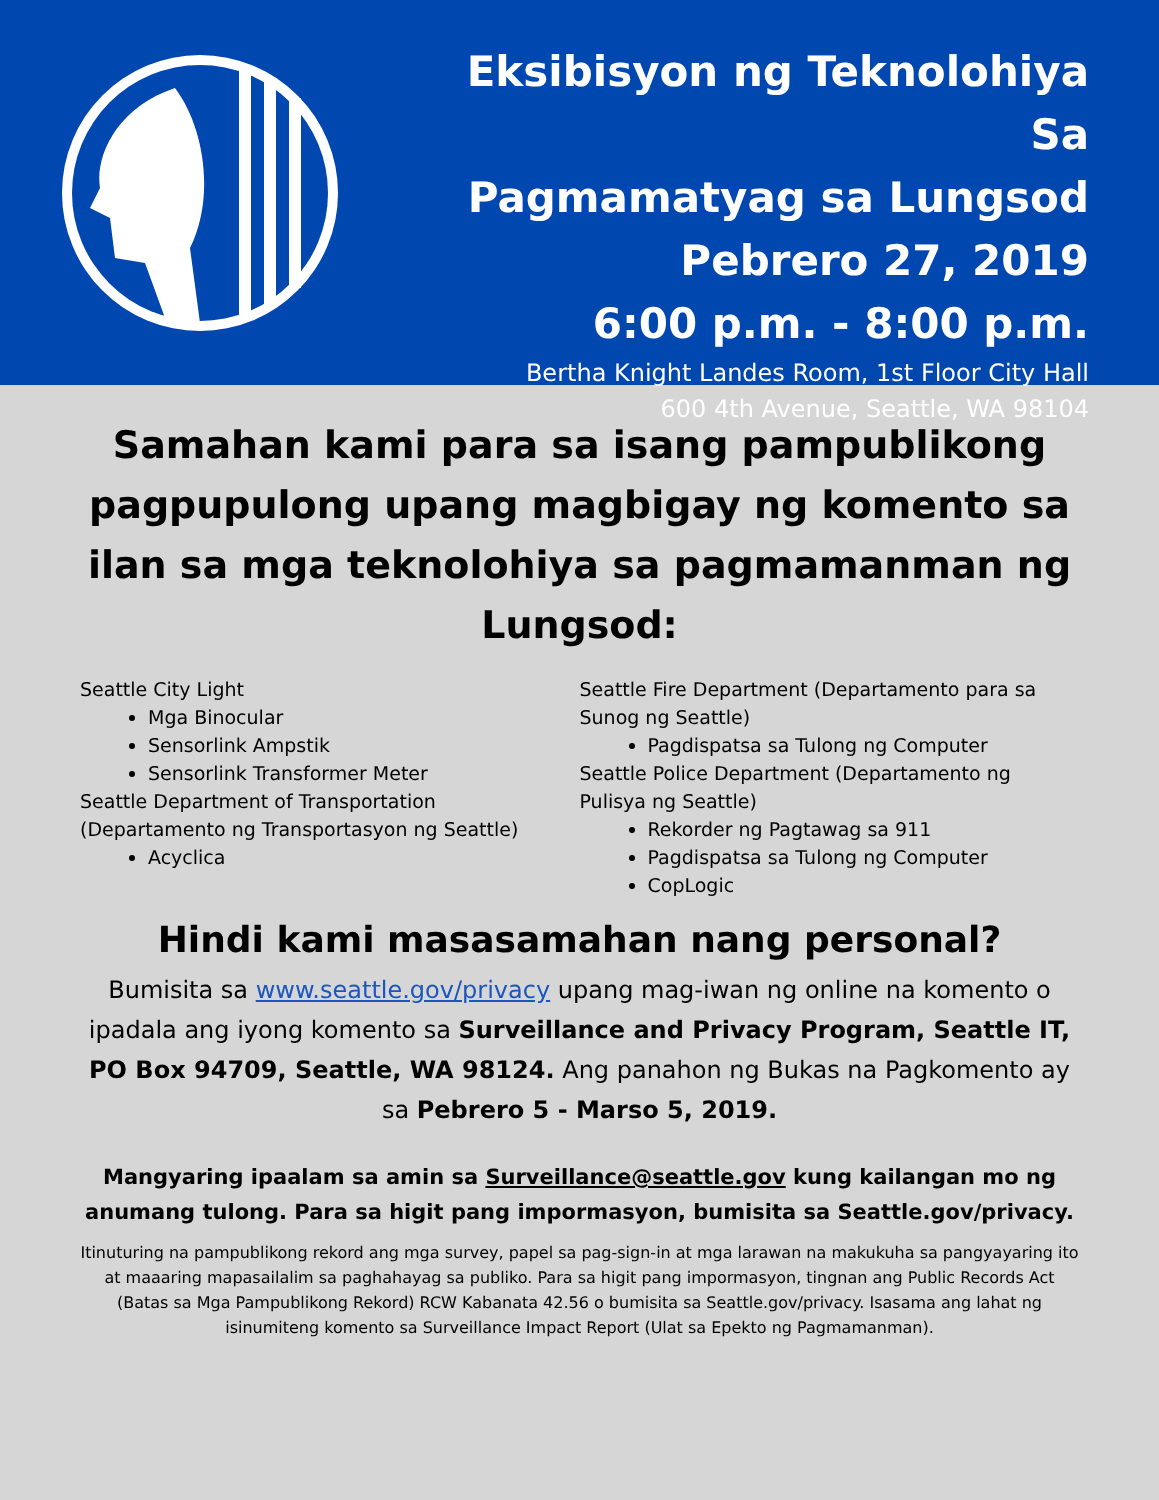Eksibisyon ng Teknolohiya Sa
Pagmamatyag sa Lungsod
Pebrero 27, 2019
6:00 p.m. - 8:00 p.m.
Bertha Knight Landes Room, 1st Floor City Hall
600 4th Avenue, Seattle, WA 98104
Samahan kami para sa isang pampublikong pagpupulong upang magbigay ng komento sa ilan sa mga teknolohiya sa pagmamanman ng Lungsod:
Seattle City Light
Mga Binocular
Sensorlink Ampstik
Sensorlink Transformer Meter
Seattle Department of Transportation (Departamento ng Transportasyon ng Seattle)
Acyclica
Seattle Fire Department (Departamento para sa Sunog ng Seattle)
Pagdispatsa sa Tulong ng Computer
Seattle Police Department (Departamento ng Pulisya ng Seattle)
Rekorder ng Pagtawag sa 911
Pagdispatsa sa Tulong ng Computer
CopLogic
Hindi kami masasamahan nang personal?
Bumisita sa www.seattle.gov/privacy upang mag-iwan ng online na komento o ipadala ang iyong komento sa Surveillance and Privacy Program, Seattle IT, PO Box 94709, Seattle, WA 98124. Ang panahon ng Bukas na Pagkomento ay sa Pebrero 5 - Marso 5, 2019.
Mangyaring ipaalam sa amin sa Surveillance@seattle.gov kung kailangan mo ng anumang tulong. Para sa higit pang impormasyon, bumisita sa Seattle.gov/privacy.
Itinuturing na pampublikong rekord ang mga survey, papel sa pag-sign-in at mga larawan na makukuha sa pangyayaring ito at maaaring mapasailalim sa paghahayag sa publiko. Para sa higit pang impormasyon, tingnan ang Public Records Act (Batas sa Mga Pampublikong Rekord) RCW Kabanata 42.56 o bumisita sa Seattle.gov/privacy. Isasama ang lahat ng isinumiteng komento sa Surveillance Impact Report (Ulat sa Epekto ng Pagmamanman).